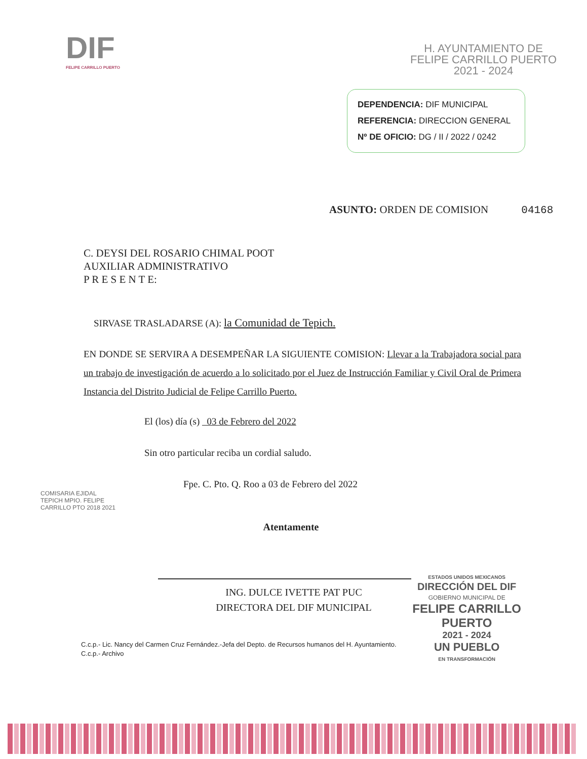DIF
FELIPE CARRILLO PUERTO
H. AYUNTAMIENTO DE
FELIPE CARRILLO PUERTO
2021 - 2024
DEPENDENCIA: DIF MUNICIPAL
REFERENCIA: DIRECCION GENERAL
Nº DE OFICIO: DG / II / 2022 / 0242
ASUNTO: ORDEN DE COMISION 04168
C. DEYSI DEL ROSARIO CHIMAL POOT
AUXILIAR ADMINISTRATIVO
P R E S E N T E:
SIRVASE TRASLADARSE (A): la Comunidad de Tepich.
EN DONDE SE SERVIRA A DESEMPEÑAR LA SIGUIENTE COMISION: Llevar a la Trabajadora social para un trabajo de investigación de acuerdo a lo solicitado por el Juez de Instrucción Familiar y Civil Oral de Primera Instancia del Distrito Judicial de Felipe Carrillo Puerto.
El (los) día (s) 03 de Febrero del 2022
Sin otro particular reciba un cordial saludo.
Fpe. C. Pto. Q. Roo a 03 de Febrero del 2022
COMISARIA EJIDAL TEPICH MPIO. FELIPE CARRILLO PTO 2018 2021
Atentamente
ING. DULCE IVETTE PAT PUC
DIRECTORA DEL DIF MUNICIPAL
ESTADOS UNIDOS MEXICANOS
DIRECCIÓN DEL DIF
GOBIERNO MUNICIPAL DE
FELIPE CARRILLO
PUERTO
2021 - 2024
UN PUEBLO
EN TRANSFORMACIÓN
C.c.p.- Lic. Nancy del Carmen Cruz Fernández.-Jefa del Depto. de Recursos humanos del H. Ayuntamiento.
C.c.p.- Archivo